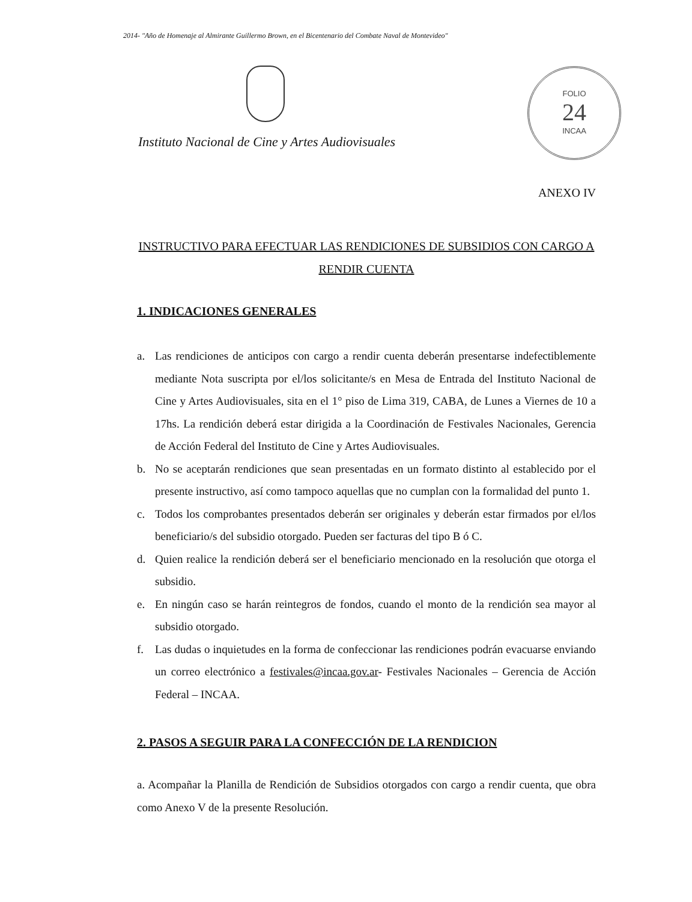2014- "Año de Homenaje al Almirante Guillermo Brown, en el Bicentenario del Combate Naval de Montevideo"
FOLIO
24
INCAA
Instituto Nacional de Cine y Artes Audiovisuales
ANEXO IV
INSTRUCTIVO PARA EFECTUAR LAS RENDICIONES DE SUBSIDIOS CON CARGO A RENDIR CUENTA
1. INDICACIONES GENERALES
a. Las rendiciones de anticipos con cargo a rendir cuenta deberán presentarse indefectiblemente mediante Nota suscripta por el/los solicitante/s en Mesa de Entrada del Instituto Nacional de Cine y Artes Audiovisuales, sita en el 1° piso de Lima 319, CABA, de Lunes a Viernes de 10 a 17hs. La rendición deberá estar dirigida a la Coordinación de Festivales Nacionales, Gerencia de Acción Federal del Instituto de Cine y Artes Audiovisuales.
b. No se aceptarán rendiciones que sean presentadas en un formato distinto al establecido por el presente instructivo, así como tampoco aquellas que no cumplan con la formalidad del punto 1.
c. Todos los comprobantes presentados deberán ser originales y deberán estar firmados por el/los beneficiario/s del subsidio otorgado. Pueden ser facturas del tipo B ó C.
d. Quien realice la rendición deberá ser el beneficiario mencionado en la resolución que otorga el subsidio.
e. En ningún caso se harán reintegros de fondos, cuando el monto de la rendición sea mayor al subsidio otorgado.
f. Las dudas o inquietudes en la forma de confeccionar las rendiciones podrán evacuarse enviando un correo electrónico a festivales@incaa.gov.ar- Festivales Nacionales – Gerencia de Acción Federal – INCAA.
2. PASOS A SEGUIR PARA LA CONFECCIÓN DE LA RENDICION
a. Acompañar la Planilla de Rendición de Subsidios otorgados con cargo a rendir cuenta, que obra como Anexo V de la presente Resolución.